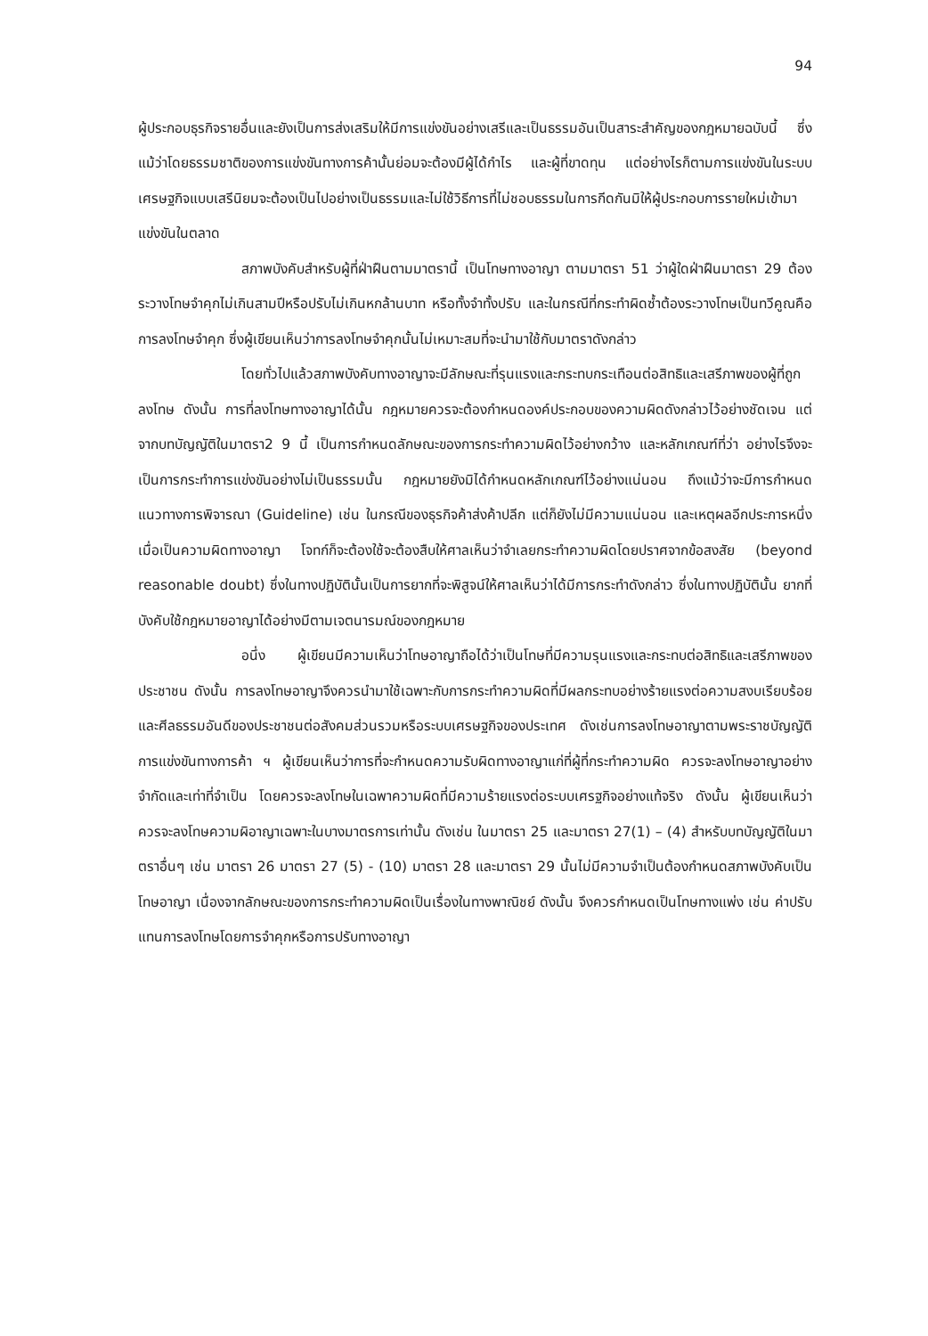94
ผู้ประกอบธุรกิจรายอื่นและยังเป็นการส่งเสริมให้มีการแข่งขันอย่างเสรีและเป็นธรรมอันเป็นสาระสำคัญของกฎหมายฉบับนี้ ซึ่งแม้ว่าโดยธรรมชาติของการแข่งขันทางการค้านั้นย่อมจะต้องมีผู้ได้กำไร และผู้ที่ขาดทุน แต่อย่างไรก็ตามการแข่งขันในระบบเศรษฐกิจแบบเสรีนิยมจะต้องเป็นไปอย่างเป็นธรรมและไม่ใช้วิธีการที่ไม่ชอบธรรมในการกีดกันมิให้ผู้ประกอบการรายใหม่เข้ามาแข่งขันในตลาด
สภาพบังคับสำหรับผู้ที่ฝ่าฝืนตามมาตรานี้ เป็นโทษทางอาญา ตามมาตรา 51 ว่าผู้ใดฝ่าฝืนมาตรา 29 ต้องระวางโทษจำคุกไม่เกินสามปีหรือปรับไม่เกินหกล้านบาท หรือทั้งจำทั้งปรับ และในกรณีที่กระทำผิดซ้ำต้องระวางโทษเป็นทวีคูณคือ การลงโทษจำคุก ซึ่งผู้เขียนเห็นว่าการลงโทษจำคุกนั้นไม่เหมาะสมที่จะนำมาใช้กับมาตราดังกล่าว
โดยทั่วไปแล้วสภาพบังคับทางอาญาจะมีลักษณะที่รุนแรงและกระทบกระเทือนต่อสิทธิและเสรีภาพของผู้ที่ถูกลงโทษ ดังนั้น การที่ลงโทษทางอาญาได้นั้น กฎหมายควรจะต้องกำหนดองค์ประกอบของความผิดดังกล่าวไว้อย่างชัดเจน แต่จากบทบัญญัติในมาตรา2 9 นี้ เป็นการกำหนดลักษณะของการกระทำความผิดไว้อย่างกว้าง และหลักเกณฑ์ที่ว่า อย่างไรจึงจะเป็นการกระทำการแข่งขันอย่างไม่เป็นธรรมนั้น กฎหมายยังมิได้กำหนดหลักเกณฑ์ไว้อย่างแน่นอน ถึงแม้ว่าจะมีการกำหนดแนวทางการพิจารณา (Guideline) เช่น ในกรณีของธุรกิจค้าส่งค้าปลีก แต่ก็ยังไม่มีความแน่นอน และเหตุผลอีกประการหนึ่ง เมื่อเป็นความผิดทางอาญา โจทก์ก็จะต้องใช้จะต้องสืบให้ศาลเห็นว่าจำเลยกระทำความผิดโดยปราศจากข้อสงสัย (beyond reasonable doubt) ซึ่งในทางปฏิบัตินั้นเป็นการยากที่จะพิสูจน์ให้ศาลเห็นว่าได้มีการกระทำดังกล่าว ซึ่งในทางปฏิบัตินั้น ยากที่บังคับใช้กฎหมายอาญาได้อย่างมีตามเจตนารมณ์ของกฎหมาย
อนึ่ง ผู้เขียนมีความเห็นว่าโทษอาญาถือได้ว่าเป็นโทษที่มีความรุนแรงและกระทบต่อสิทธิและเสรีภาพของประชาชน ดังนั้น การลงโทษอาญาจึงควรนำมาใช้เฉพาะกับการกระทำความผิดที่มีผลกระทบอย่างร้ายแรงต่อความสงบเรียบร้อยและศีลธรรมอันดีของประชาชนต่อสังคมส่วนรวมหรือระบบเศรษฐกิจของประเทศ ดังเช่นการลงโทษอาญาตามพระราชบัญญัติการแข่งขันทางการค้า ฯ ผู้เขียนเห็นว่าการที่จะกำหนดความรับผิดทางอาญาแก่ที่ผู้ที่กระทำความผิด ควรจะลงโทษอาญาอย่างจำกัดและเท่าที่จำเป็น โดยควรจะลงโทษในเฉพาความผิดที่มีความร้ายแรงต่อระบบเศรฐกิจอย่างแท้จริง ดังนั้น ผู้เขียนเห็นว่า ควรจะลงโทษความผิอาญาเฉพาะในบางมาตรการเท่านั้น ดังเช่น ในมาตรา 25 และมาตรา 27(1) – (4) สำหรับบทบัญญัติในมาตราอื่นๆ เช่น มาตรา 26 มาตรา 27 (5) - (10) มาตรา 28 และมาตรา 29 นั้นไม่มีความจำเป็นต้องกำหนดสภาพบังคับเป็นโทษอาญา เนื่องจากลักษณะของการกระทำความผิดเป็นเรื่องในทางพาณิชย์ ดังนั้น จึงควรกำหนดเป็นโทษทางแพ่ง เช่น ค่าปรับ แทนการลงโทษโดยการจำคุกหรือการปรับทางอาญา